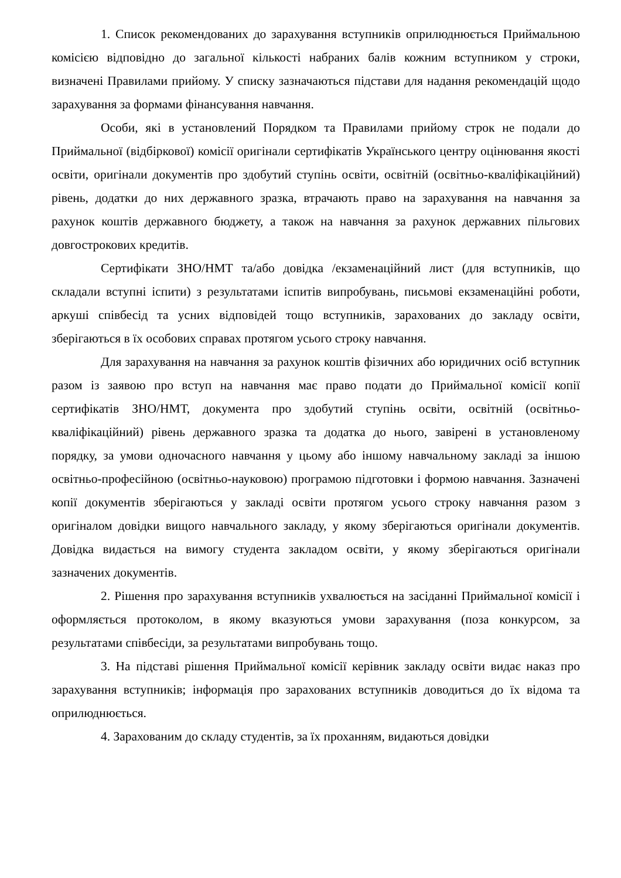1. Список рекомендованих до зарахування вступників оприлюднюється Приймальною комісією відповідно до загальної кількості набраних балів кожним вступником у строки, визначені Правилами прийому. У списку зазначаються підстави для надання рекомендацій щодо зарахування за формами фінансування навчання.
Особи, які в установлений Порядком та Правилами прийому строк не подали до Приймальної (відбіркової) комісії оригінали сертифікатів Українського центру оцінювання якості освіти, оригінали документів про здобутий ступінь освіти, освітній (освітньо-кваліфікаційний) рівень, додатки до них державного зразка, втрачають право на зарахування на навчання за рахунок коштів державного бюджету, а також на навчання за рахунок державних пільгових довгострокових кредитів.
Сертифікати ЗНО/НМТ та/або довідка /екзаменаційний лист (для вступників, що складали вступні іспити) з результатами іспитів випробувань, письмові екзаменаційні роботи, аркуші співбесід та усних відповідей тощо вступників, зарахованих до закладу освіти, зберігаються в їх особових справах протягом усього строку навчання.
Для зарахування на навчання за рахунок коштів фізичних або юридичних осіб вступник разом із заявою про вступ на навчання має право подати до Приймальної комісії копії сертифікатів ЗНО/НМТ, документа про здобутий ступінь освіти, освітній (освітньо-кваліфікаційний) рівень державного зразка та додатка до нього, завірені в установленому порядку, за умови одночасного навчання у цьому або іншому навчальному закладі за іншою освітньо-професійною (освітньо-науковою) програмою підготовки і формою навчання. Зазначені копії документів зберігаються у закладі освіти протягом усього строку навчання разом з оригіналом довідки вищого навчального закладу, у якому зберігаються оригінали документів. Довідка видається на вимогу студента закладом освіти, у якому зберігаються оригінали зазначених документів.
2. Рішення про зарахування вступників ухвалюється на засіданні Приймальної комісії і оформляється протоколом, в якому вказуються умови зарахування (поза конкурсом, за результатами співбесіди, за результатами випробувань тощо.
3. На підставі рішення Приймальної комісії керівник закладу освіти видає наказ про зарахування вступників; інформація про зарахованих вступників доводиться до їх відома та оприлюднюється.
4. Зарахованим до складу студентів, за їх проханням, видаються довідки